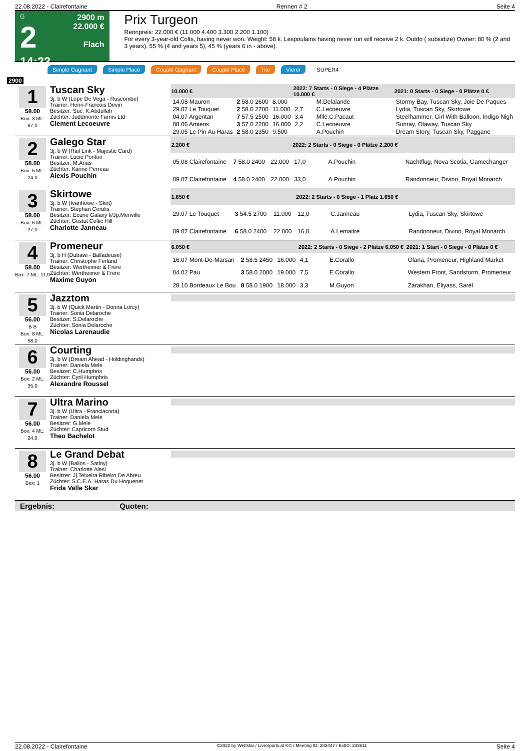22.08.2022 - Clairefontaine Rennen # 2 Seite 4
G
2
14:23
2900 m
22.000 €
Flach
Prix Turgeon
Rennpreis: 22.000 € (11.000 4.400 3.300 2.200 1.100)
For every 3-year-old Colts, having never won. Weight: 58 k. Lespoulains having never run will receive 2 k. Outdo ( subsidize) Owner: 80 % (2 and 3 years), 55 % (4 and years 5), 45 % (years 6 in - above).
Simple Gagnant Simple Placé Couplé Gagnant Couplé Placé Trio Vierer SUPER4
2900
1
58.00
Box: 3 ML: 67,0
Tuscan Sky
3j. b W (Lope De Vega - Ruscombe)
Trainer: Henri-Francois Devin
Besitzer: Suc. K.Abdullah
Züchter: Juddmonte Farms Ltd
Clement Lecoeuvre
| 10.000 € | | | 2022: 7 Starts - 0 Siege - 4 Plätze 10.000 € | | | 2021: 0 Starts - 0 Siege - 0 Plätze 0 € |
| --- | --- | --- | --- | --- | --- | --- |
| 14.08 Mauron | 2 58.0 2600 | 8.000 | | M.Delalande | | Stormy Bay, Tuscan Sky, Joie De Paques |
| 29.07 Le Touquet | 2 58.0 2700 | 11.000 | 2,7 | C.Lecoeuvre | | Lydia, Tuscan Sky, Skirtowe |
| 04.07 Argentan | 7 57.5 2500 | 16.000 | 3,4 | Mlle.C.Pacaut | | Steelhammer, Girl With Balloon, Indigo Nigh |
| 08.06 Amiens | 3 57.0 2200 | 16.000 | 2,2 | C.Lecoeuvre | | Sunray, Olaway, Tuscan Sky |
| 29.05 Le Pin Au Haras | 2 58.0 2350 | 9.500 | | A.Pouchin | | Dream Story, Tuscan Sky, Paggane |
2
58.00
Box: 5 ML: 24,0
Galego Star
3j. b W (Rail Link - Majestic Card)
Trainer: Lucie Pontoir
Besitzer: M.Arias
Züchter: Karine Perreau
Alexis Pouchin
| 2.200 € | | | 2022: 2 Starts - 0 Siege - 0 Plätze 2.200 € | | | |
| --- | --- | --- | --- | --- | --- | --- |
| 05.08 Clairefontaine | 7 58.0 2400 | 22.000 | 17,0 | A.Pouchin | | Nachtflug, Nova Scotia, Gamechanger |
| 09.07 Clairefontaine | 4 58.0 2400 | 22.000 | 33,0 | A.Pouchin | | Randonneur, Divino, Royal Monarch |
3
58.00
Box: 6 ML: 27,0
Skirtowe
3j. b W (Ivanhowe - Skirt)
Trainer: Stephan Cerulis
Besitzer: Ecurie Galaxy Ii/Jp.Menville
Züchter: Gestut Celtic Hill
Charlotte Janneau
| 1.650 € | | | 2022: 2 Starts - 0 Siege - 1 Platz 1.650 € | | | |
| --- | --- | --- | --- | --- | --- | --- |
| 29.07 Le Touquet | 3 54.5 2700 | 11.000 | 12,0 | C.Janneau | | Lydia, Tuscan Sky, Skirtowe |
| 09.07 Clairefontaine | 6 58.0 2400 | 22.000 | 16,0 | A.Lemaitre | | Randonneur, Divino, Royal Monarch |
4
58.00
Box: 7 ML: 11,0
Promeneur
3j. b H (Dubawi - Balladeuse)
Trainer: Christophe Ferland
Besitzer: Wertheimer & Frere
Züchter: Wertheimer & Frere
Maxime Guyon
| 6.050 € | | | 2022: 2 Starts - 0 Siege - 2 Plätze 6.050 € | | | 2021: 1 Start - 0 Siege - 0 Plätze 0 € |
| --- | --- | --- | --- | --- | --- | --- |
| 16.07 Mont-De-Marsan | 2 58.5 2450 | 16.000 | 4,1 | E.Corallo | | Olana, Promeneur, Highland Market |
| 04.02 Pau | 3 58.0 2000 | 19.000 | 7,5 | E.Corallo | | Western Front, Sandstorm, Promeneur |
| 28.10 Bordeaux Le Bou | 8 58.0 1900 | 18.000 | 3,3 | M.Guyon | | Zarakhan, Eliyass, Sarel |
5
56.00
B B
Box: 8 ML: 58,0
Jazztom
3j. b W (Quick Martin - Donna Lorcy)
Trainer: Sonia Delaroche
Besitzer: S.Delaroche
Züchter: Sonia Delaroche
Nicolas Larenaudie
6
56.00
Box: 2 ML: 35,0
Courting
3j. b W (Dream Ahead - Holdinghands)
Trainer: Daniela Mele
Besitzer: C.Humphris
Züchter: Cyril Humphris
Alexandre Roussel
7
56.00
Box: 4 ML: 24,0
Ultra Marino
3j. b W (Ultra - Franciacorta)
Trainer: Daniela Mele
Besitzer: G.Mele
Züchter: Capricorn Stud
Theo Bachelot
8
56.00
Box: 1
Le Grand Debat
3j. b W (Balios - Satiny)
Trainer: Charlotte Alesi
Besitzer: Jj.Teixeira Ribeiro De Abreu
Züchter: S.C.E.A. Haras Du Hoguenet
Frida Valle Skar
Ergebnis: Quoten:
22.08.2022 - Clairefontaine ©2022 by Wettstar / LiveSports.at KG / Meeting ID: 283447 / ExtID: 233611 Seite 4